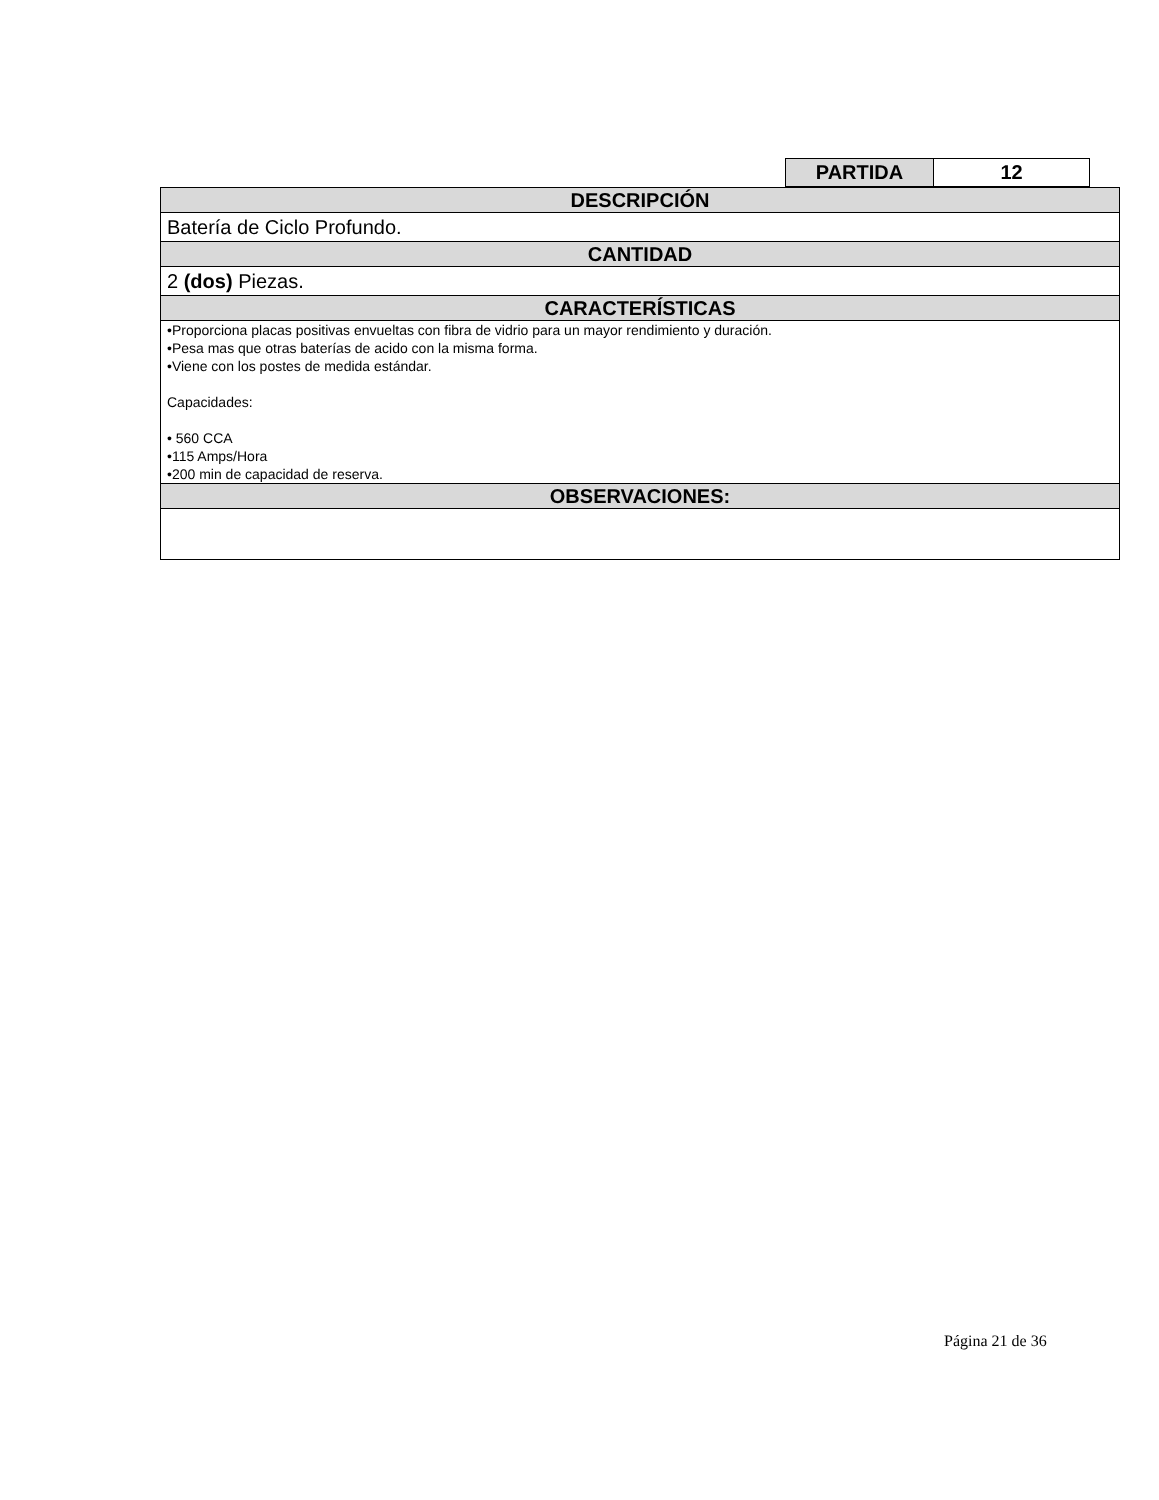| PARTIDA | 12 |
| DESCRIPCIÓN |
| Batería de Ciclo Profundo. |
| CANTIDAD |
| 2 (dos) Piezas. |
| CARACTERÍSTICAS |
| •Proporciona placas positivas envueltas con fibra de vidrio para un mayor rendimiento y duración. •Pesa mas que otras baterías de acido con la misma forma. •Viene con los postes de medida estándar. Capacidades: • 560 CCA •115 Amps/Hora •200 min de capacidad de reserva. |
| OBSERVACIONES: |
Página 21 de 36